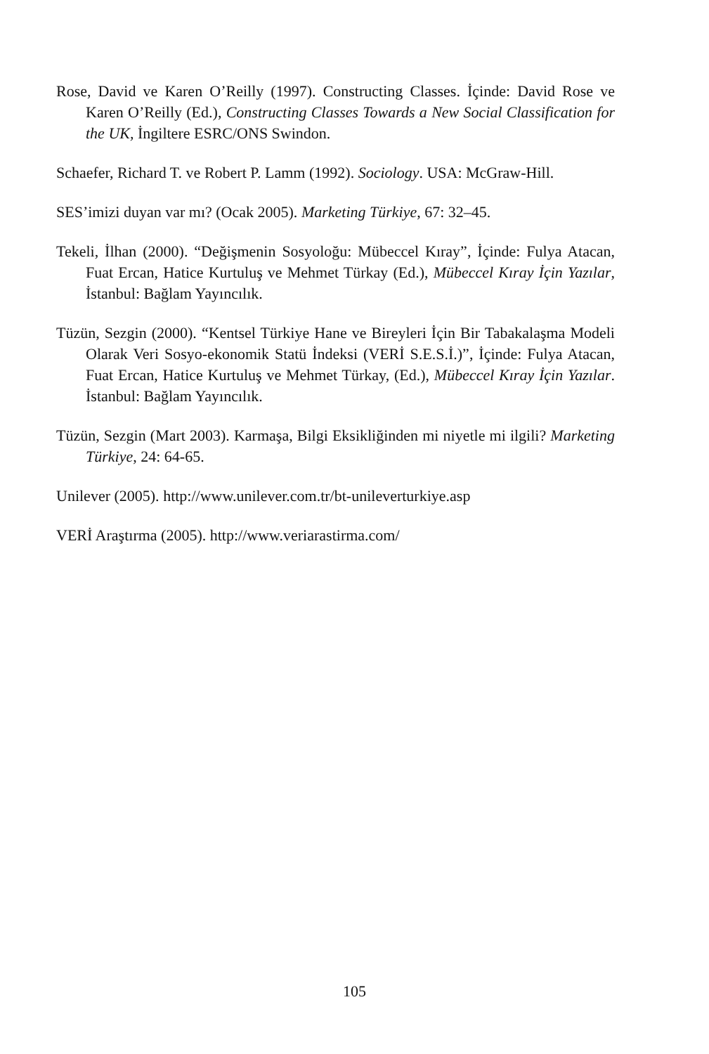Rose, David ve Karen O’Reilly (1997). Constructing Classes. İçinde: David Rose ve Karen O’Reilly (Ed.), Constructing Classes Towards a New Social Classification for the UK, İngiltere ESRC/ONS Swindon.
Schaefer, Richard T. ve Robert P. Lamm (1992). Sociology. USA: McGraw-Hill.
SES’imizi duyan var mı? (Ocak 2005). Marketing Türkiye, 67: 32–45.
Tekeli, İlhan (2000). “Değişmenin Sosyoloğu: Mübeccel Kıray”, İçinde: Fulya Atacan, Fuat Ercan, Hatice Kurtuluş ve Mehmet Türkay (Ed.), Mübeccel Kıray İçin Yazılar, İstanbul: Bağlam Yayıncılık.
Tüzün, Sezgin (2000). “Kentsel Türkiye Hane ve Bireyleri İçin Bir Tabakalaşma Modeli Olarak Veri Sosyo-ekonomik Statü İndeksi (VERİ S.E.S.İ.)”, İçinde: Fulya Atacan, Fuat Ercan, Hatice Kurtuluş ve Mehmet Türkay, (Ed.), Mübeccel Kıray İçin Yazılar. İstanbul: Bağlam Yayıncılık.
Tüzün, Sezgin (Mart 2003). Karmaşa, Bilgi Eksikliğinden mi niyetle mi ilgili? Marketing Türkiye, 24: 64-65.
Unilever (2005). http://www.unilever.com.tr/bt-unileverturkiye.asp
VERİ Araştırma (2005). http://www.veriarastirma.com/
105